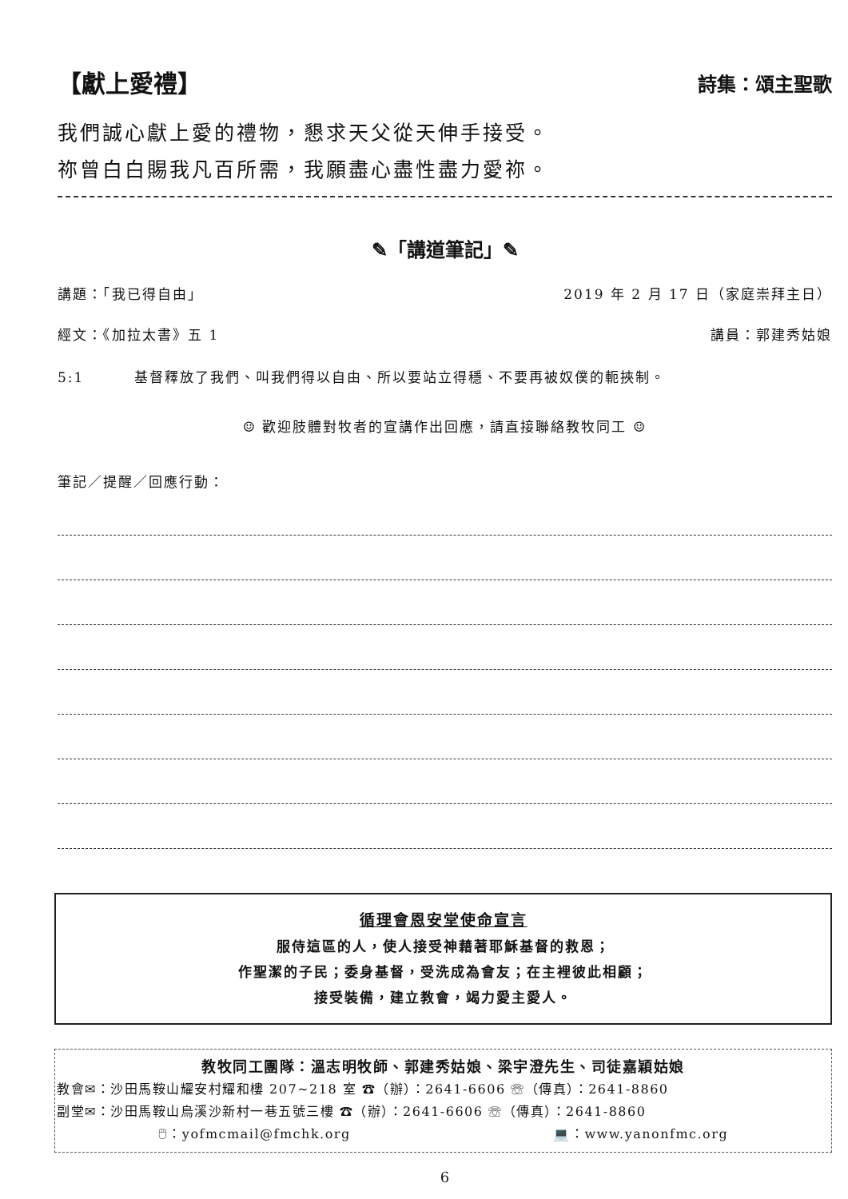【獻上愛禮】 詩集：頌主聖歌
我們誠心獻上愛的禮物，懇求天父從天伸手接受。
祢曾白白賜我凡百所需，我願盡心盡性盡力愛祢。
✎「講道筆記」✎
講題：「我已得自由」 2019 年 2 月 17 日（家庭崇拜主日）
經文：《加拉太書》五 1 講員：郭建秀姑娘
5:1 基督釋放了我們、叫我們得以自由、所以要站立得穩、不要再被奴僕的軛挾制。
☺ 歡迎肢體對牧者的宣講作出回應，請直接聯絡教牧同工 ☺
筆記／提醒／回應行動：
循理會恩安堂使命宣言
服侍這區的人，使人接受神藉著耶穌基督的救恩；
作聖潔的子民；委身基督，受洗成為會友；在主裡彼此相顧；
接受裝備，建立教會，竭力愛主愛人。
教牧同工團隊：溫志明牧師、郭建秀姑娘、梁宇澄先生、司徒嘉穎姑娘
教會✉：沙田馬鞍山耀安村耀和樓 207~218 室 ☎（辦）：2641-6606 ☏（傳真）：2641-8860
副堂✉：沙田馬鞍山烏溪沙新村一巷五號三樓 ☎（辦）：2641-6606 ☏（傳真）：2641-8860
🖱：yofmcmail@fmchk.org 💻：www.yanonfmc.org
6